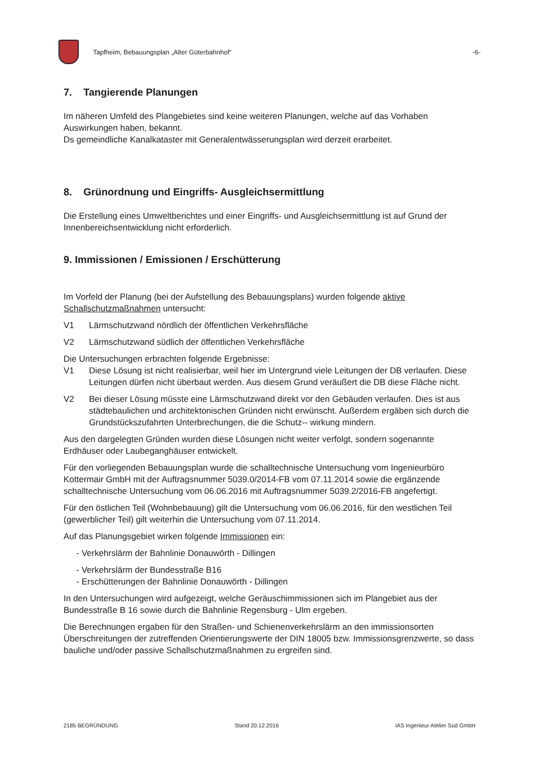Tapfheim, Bebauungsplan „Alter Güterbahnhof“
-6-
7. Tangierende Planungen
Im näheren Umfeld des Plangebietes sind keine weiteren Planungen, welche auf das Vorhaben Auswirkungen haben, bekannt.
Ds gemeindliche Kanalkataster mit Generalentwässerungsplan wird derzeit erarbeitet.
8. Grünordnung und Eingriffs- Ausgleichsermittlung
Die Erstellung eines Umweltberichtes und einer Eingriffs- und Ausgleichsermittlung ist auf Grund der Innenbereichsentwicklung nicht erforderlich.
9. Immissionen / Emissionen / Erschütterung
Im Vorfeld der Planung (bei der Aufstellung des Bebauungsplans) wurden folgende aktive Schallschutzmaßnahmen untersucht:
V1 Lärmschutzwand nördlich der öffentlichen Verkehrsfläche
V2 Lärmschutzwand südlich der öffentlichen Verkehrsfläche
Die Untersuchungen erbrachten folgende Ergebnisse:
V1 Diese Lösung ist nicht realisierbar, weil hier im Untergrund viele Leitungen der DB verlaufen. Diese Leitungen dürfen nicht überbaut werden. Aus diesem Grund veräußert die DB diese Fläche nicht.
V2 Bei dieser Lösung müsste eine Lärmschutzwand direkt vor den Gebäuden verlaufen. Dies ist aus städtebaulichen und architektonischen Gründen nicht erwünscht. Außerdem ergäben sich durch die Grundstückszufahrten Unterbrechungen, die die Schutz-- wirkung mindern.
Aus den dargelegten Gründen wurden diese Lösungen nicht weiter verfolgt, sondern sogenannte Erdhäuser oder Laubeganghäuser entwickelt.
Für den vorliegenden Bebauungsplan wurde die schalltechnische Untersuchung vom Ingenieurbüro Kottermair GmbH mit der Auftragsnummer 5039.0/2014-FB vom 07.11.2014 sowie die ergänzende schalltechnische Untersuchung vom 06.06.2016 mit Auftragsnummer 5039.2/2016-FB angefertigt.
Für den östlichen Teil (Wohnbebauung) gilt die Untersuchung vom 06.06.2016, für den westlichen Teil (gewerblicher Teil) gilt weiterhin die Untersuchung vom 07.11.2014.
Auf das Planungsgebiet wirken folgende Immissionen ein:
- Verkehrslärm der Bahnlinie Donauwörth - Dillingen
- Verkehrslärm der Bundesstraße B16
- Erschütterungen der Bahnlinie Donauwörth - Dillingen
In den Untersuchungen wird aufgezeigt, welche Geräuschimmissionen sich im Plangebiet aus der Bundesstraße B 16 sowie durch die Bahnlinie Regensburg - Ulm ergeben.
Die Berechnungen ergaben für den Straßen- und Schienenverkehrslärm an den immissionsorten Überschreitungen der zutreffenden Orientierungswerte der DIN 18005 bzw. Immissionsgrenzwerte, so dass bauliche und/oder passive Schallschutzmaßnahmen zu ergreifen sind.
2185 BEGRÜNDUNG Stand 20.12.2016 IAS Ingenieur Atelier Süd GmbH